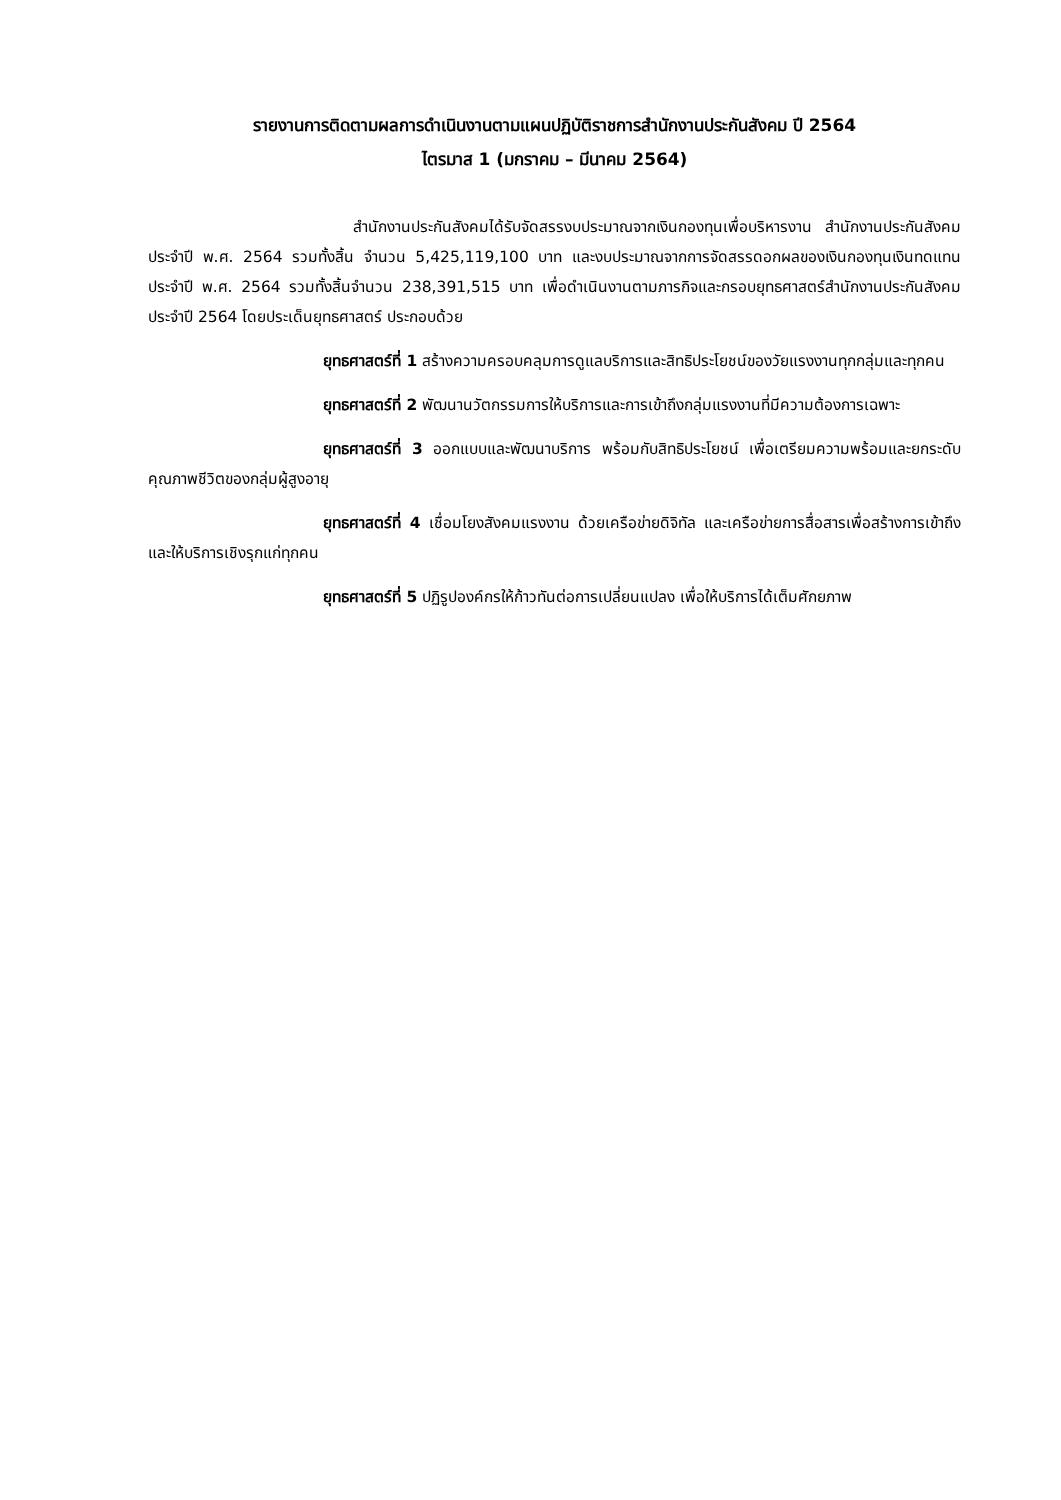รายงานการติดตามผลการดำเนินงานตามแผนปฏิบัติราชการสำนักงานประกันสังคม ปี 2564
ไตรมาส 1 (มกราคม – มีนาคม 2564)
สำนักงานประกันสังคมได้รับจัดสรรงบประมาณจากเงินกองทุนเพื่อบริหารงาน สำนักงานประกันสังคมประจำปี พ.ศ. 2564 รวมทั้งสิ้น จำนวน 5,425,119,100 บาท และงบประมาณจากการจัดสรรดอกผลของเงินกองทุนเงินทดแทนประจำปี พ.ศ. 2564 รวมทั้งสิ้นจำนวน 238,391,515 บาท เพื่อดำเนินงานตามภารกิจและกรอบยุทธศาสตร์สำนักงานประกันสังคม ประจำปี 2564 โดยประเด็นยุทธศาสตร์ ประกอบด้วย
ยุทธศาสตร์ที่ 1 สร้างความครอบคลุมการดูแลบริการและสิทธิประโยชน์ของวัยแรงงานทุกกลุ่มและทุกคน
ยุทธศาสตร์ที่ 2 พัฒนานวัตกรรมการให้บริการและการเข้าถึงกลุ่มแรงงานที่มีความต้องการเฉพาะ
ยุทธศาสตร์ที่ 3 ออกแบบและพัฒนาบริการ พร้อมกับสิทธิประโยชน์ เพื่อเตรียมความพร้อมและยกระดับคุณภาพชีวิตของกลุ่มผู้สูงอายุ
ยุทธศาสตร์ที่ 4 เชื่อมโยงสังคมแรงงาน ด้วยเครือข่ายดิจิทัล และเครือข่ายการสื่อสารเพื่อสร้างการเข้าถึงและให้บริการเชิงรุกแก่ทุกคน
ยุทธศาสตร์ที่ 5 ปฏิรูปองค์กรให้ก้าวทันต่อการเปลี่ยนแปลง เพื่อให้บริการได้เต็มศักยภาพ